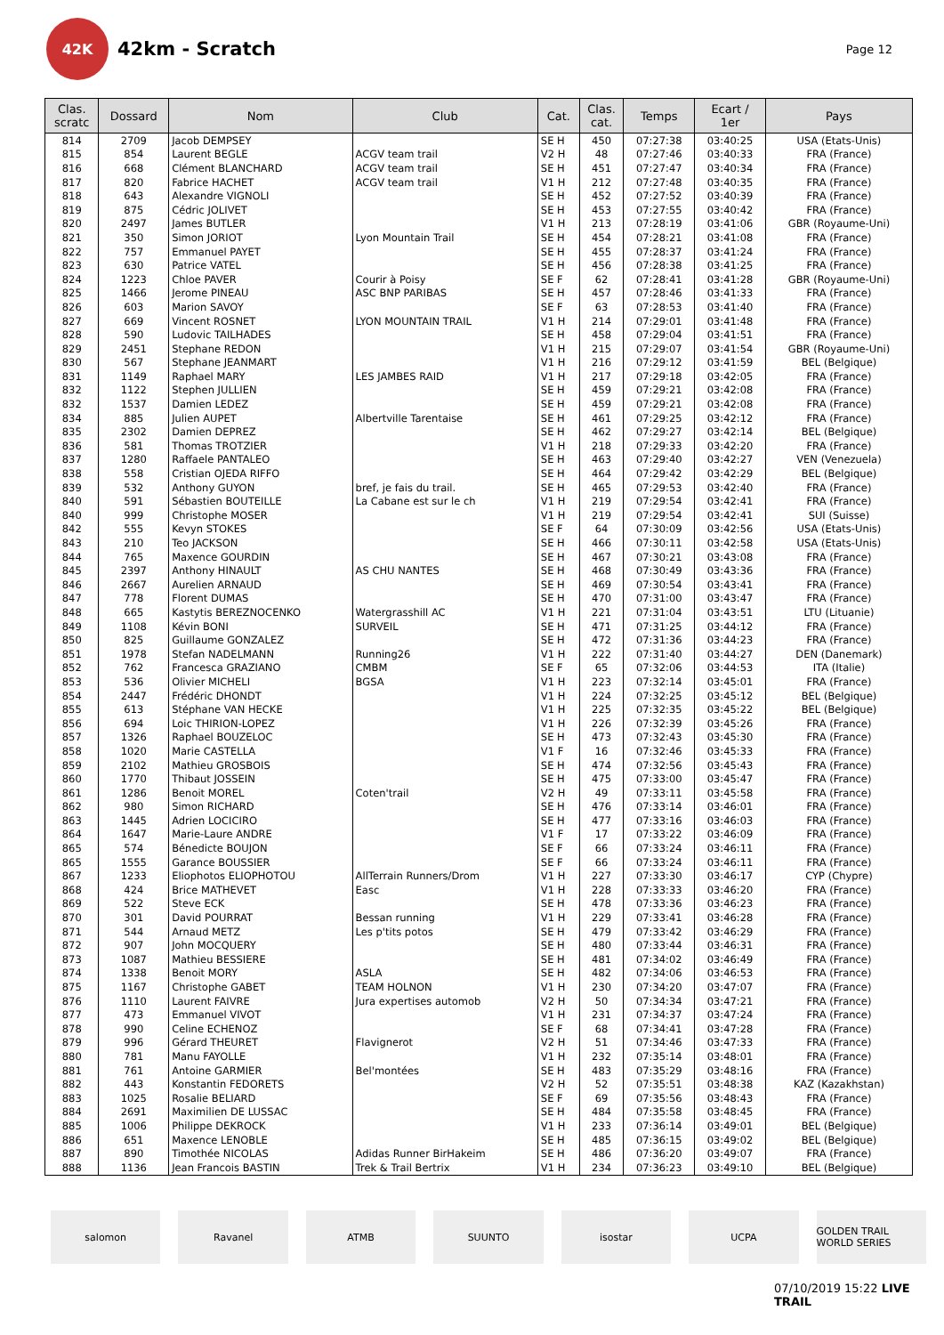42K
42km - Scratch
Page 12
| Clas. scratc | Dossard | Nom | Club | Cat. | Clas. cat. | Temps | Ecart / 1er | Pays |
| --- | --- | --- | --- | --- | --- | --- | --- | --- |
| 814 | 2709 | Jacob DEMPSEY | | SE H | 450 | 07:27:38 | 03:40:25 | USA (Etats-Unis) |
| 815 | 854 | Laurent BEGLE | ACGV team trail | V2 H | 48 | 07:27:46 | 03:40:33 | FRA (France) |
| 816 | 668 | Clément BLANCHARD | ACGV team trail | SE H | 451 | 07:27:47 | 03:40:34 | FRA (France) |
| 817 | 820 | Fabrice HACHET | ACGV team trail | V1 H | 212 | 07:27:48 | 03:40:35 | FRA (France) |
| 818 | 643 | Alexandre VIGNOLI | | SE H | 452 | 07:27:52 | 03:40:39 | FRA (France) |
| 819 | 875 | Cédric JOLIVET | | SE H | 453 | 07:27:55 | 03:40:42 | FRA (France) |
| 820 | 2497 | James BUTLER | | V1 H | 213 | 07:28:19 | 03:41:06 | GBR (Royaume-Uni) |
| 821 | 350 | Simon JORIOT | Lyon Mountain Trail | SE H | 454 | 07:28:21 | 03:41:08 | FRA (France) |
| 822 | 757 | Emmanuel PAYET | | SE H | 455 | 07:28:37 | 03:41:24 | FRA (France) |
| 823 | 630 | Patrice VATEL | | SE H | 456 | 07:28:38 | 03:41:25 | FRA (France) |
| 824 | 1223 | Chloe PAVER | Courir à Poisy | SE F | 62 | 07:28:41 | 03:41:28 | GBR (Royaume-Uni) |
| 825 | 1466 | Jerome PINEAU | ASC BNP PARIBAS | SE H | 457 | 07:28:46 | 03:41:33 | FRA (France) |
| 826 | 603 | Marion SAVOY | | SE F | 63 | 07:28:53 | 03:41:40 | FRA (France) |
| 827 | 669 | Vincent ROSNET | LYON MOUNTAIN TRAIL | V1 H | 214 | 07:29:01 | 03:41:48 | FRA (France) |
| 828 | 590 | Ludovic TAILHADES | | SE H | 458 | 07:29:04 | 03:41:51 | FRA (France) |
| 829 | 2451 | Stephane REDON | | V1 H | 215 | 07:29:07 | 03:41:54 | GBR (Royaume-Uni) |
| 830 | 567 | Stephane JEANMART | | V1 H | 216 | 07:29:12 | 03:41:59 | BEL (Belgique) |
| 831 | 1149 | Raphael MARY | LES JAMBES RAID | V1 H | 217 | 07:29:18 | 03:42:05 | FRA (France) |
| 832 | 1122 | Stephen JULLIEN | | SE H | 459 | 07:29:21 | 03:42:08 | FRA (France) |
| 832 | 1537 | Damien LEDEZ | | SE H | 459 | 07:29:21 | 03:42:08 | FRA (France) |
| 834 | 885 | Julien AUPET | Albertville Tarentaise | SE H | 461 | 07:29:25 | 03:42:12 | FRA (France) |
| 835 | 2302 | Damien DEPREZ | | SE H | 462 | 07:29:27 | 03:42:14 | BEL (Belgique) |
| 836 | 581 | Thomas TROTZIER | | V1 H | 218 | 07:29:33 | 03:42:20 | FRA (France) |
| 837 | 1280 | Raffaele PANTALEO | | SE H | 463 | 07:29:40 | 03:42:27 | VEN (Venezuela) |
| 838 | 558 | Cristian OJEDA RIFFO | | SE H | 464 | 07:29:42 | 03:42:29 | BEL (Belgique) |
| 839 | 532 | Anthony GUYON | bref, je fais du trail. | SE H | 465 | 07:29:53 | 03:42:40 | FRA (France) |
| 840 | 591 | Sébastien BOUTEILLE | La Cabane est sur le ch | V1 H | 219 | 07:29:54 | 03:42:41 | FRA (France) |
| 840 | 999 | Christophe MOSER | | V1 H | 219 | 07:29:54 | 03:42:41 | SUI (Suisse) |
| 842 | 555 | Kevyn STOKES | | SE F | 64 | 07:30:09 | 03:42:56 | USA (Etats-Unis) |
| 843 | 210 | Teo JACKSON | | SE H | 466 | 07:30:11 | 03:42:58 | USA (Etats-Unis) |
| 844 | 765 | Maxence GOURDIN | | SE H | 467 | 07:30:21 | 03:43:08 | FRA (France) |
| 845 | 2397 | Anthony HINAULT | AS CHU NANTES | SE H | 468 | 07:30:49 | 03:43:36 | FRA (France) |
| 846 | 2667 | Aurelien ARNAUD | | SE H | 469 | 07:30:54 | 03:43:41 | FRA (France) |
| 847 | 778 | Florent DUMAS | | SE H | 470 | 07:31:00 | 03:43:47 | FRA (France) |
| 848 | 665 | Kastytis BEREZNOCENKO | Watergrasshill AC | V1 H | 221 | 07:31:04 | 03:43:51 | LTU (Lituanie) |
| 849 | 1108 | Kévin BONI | SURVEIL | SE H | 471 | 07:31:25 | 03:44:12 | FRA (France) |
| 850 | 825 | Guillaume GONZALEZ | | SE H | 472 | 07:31:36 | 03:44:23 | FRA (France) |
| 851 | 1978 | Stefan NADELMANN | Running26 | V1 H | 222 | 07:31:40 | 03:44:27 | DEN (Danemark) |
| 852 | 762 | Francesca GRAZIANO | CMBM | SE F | 65 | 07:32:06 | 03:44:53 | ITA (Italie) |
| 853 | 536 | Olivier MICHELI | BGSA | V1 H | 223 | 07:32:14 | 03:45:01 | FRA (France) |
| 854 | 2447 | Frédéric DHONDT | | V1 H | 224 | 07:32:25 | 03:45:12 | BEL (Belgique) |
| 855 | 613 | Stéphane VAN HECKE | | V1 H | 225 | 07:32:35 | 03:45:22 | BEL (Belgique) |
| 856 | 694 | Loic THIRION-LOPEZ | | V1 H | 226 | 07:32:39 | 03:45:26 | FRA (France) |
| 857 | 1326 | Raphael BOUZELOC | | SE H | 473 | 07:32:43 | 03:45:30 | FRA (France) |
| 858 | 1020 | Marie CASTELLA | | V1 F | 16 | 07:32:46 | 03:45:33 | FRA (France) |
| 859 | 2102 | Mathieu GROSBOIS | | SE H | 474 | 07:32:56 | 03:45:43 | FRA (France) |
| 860 | 1770 | Thibaut JOSSEIN | | SE H | 475 | 07:33:00 | 03:45:47 | FRA (France) |
| 861 | 1286 | Benoit MOREL | Coten'trail | V2 H | 49 | 07:33:11 | 03:45:58 | FRA (France) |
| 862 | 980 | Simon RICHARD | | SE H | 476 | 07:33:14 | 03:46:01 | FRA (France) |
| 863 | 1445 | Adrien LOCICIRO | | SE H | 477 | 07:33:16 | 03:46:03 | FRA (France) |
| 864 | 1647 | Marie-Laure ANDRE | | V1 F | 17 | 07:33:22 | 03:46:09 | FRA (France) |
| 865 | 574 | Bénedicte BOUJON | | SE F | 66 | 07:33:24 | 03:46:11 | FRA (France) |
| 865 | 1555 | Garance BOUSSIER | | SE F | 66 | 07:33:24 | 03:46:11 | FRA (France) |
| 867 | 1233 | Eliophotos ELIOPHOTOU | AllTerrain Runners/Drom | V1 H | 227 | 07:33:30 | 03:46:17 | CYP (Chypre) |
| 868 | 424 | Brice MATHEVET | Easc | V1 H | 228 | 07:33:33 | 03:46:20 | FRA (France) |
| 869 | 522 | Steve ECK | | SE H | 478 | 07:33:36 | 03:46:23 | FRA (France) |
| 870 | 301 | David POURRAT | Bessan running | V1 H | 229 | 07:33:41 | 03:46:28 | FRA (France) |
| 871 | 544 | Arnaud METZ | Les p'tits potos | SE H | 479 | 07:33:42 | 03:46:29 | FRA (France) |
| 872 | 907 | John MOCQUERY | | SE H | 480 | 07:33:44 | 03:46:31 | FRA (France) |
| 873 | 1087 | Mathieu BESSIERE | | SE H | 481 | 07:34:02 | 03:46:49 | FRA (France) |
| 874 | 1338 | Benoit MORY | ASLA | SE H | 482 | 07:34:06 | 03:46:53 | FRA (France) |
| 875 | 1167 | Christophe GABET | TEAM HOLNON | V1 H | 230 | 07:34:20 | 03:47:07 | FRA (France) |
| 876 | 1110 | Laurent FAIVRE | Jura expertises automob | V2 H | 50 | 07:34:34 | 03:47:21 | FRA (France) |
| 877 | 473 | Emmanuel VIVOT | | V1 H | 231 | 07:34:37 | 03:47:24 | FRA (France) |
| 878 | 990 | Celine ECHENOZ | | SE F | 68 | 07:34:41 | 03:47:28 | FRA (France) |
| 879 | 996 | Gérard THEURET | Flavignerot | V2 H | 51 | 07:34:46 | 03:47:33 | FRA (France) |
| 880 | 781 | Manu FAYOLLE | | V1 H | 232 | 07:35:14 | 03:48:01 | FRA (France) |
| 881 | 761 | Antoine GARMIER | Bel'montées | SE H | 483 | 07:35:29 | 03:48:16 | FRA (France) |
| 882 | 443 | Konstantin FEDORETS | | V2 H | 52 | 07:35:51 | 03:48:38 | KAZ (Kazakhstan) |
| 883 | 1025 | Rosalie BELIARD | | SE F | 69 | 07:35:56 | 03:48:43 | FRA (France) |
| 884 | 2691 | Maximilien DE LUSSAC | | SE H | 484 | 07:35:58 | 03:48:45 | FRA (France) |
| 885 | 1006 | Philippe DEKROCK | | V1 H | 233 | 07:36:14 | 03:49:01 | BEL (Belgique) |
| 886 | 651 | Maxence LENOBLE | | SE H | 485 | 07:36:15 | 03:49:02 | BEL (Belgique) |
| 887 | 890 | Timothée NICOLAS | Adidas Runner BirHakeim | SE H | 486 | 07:36:20 | 03:49:07 | FRA (France) |
| 888 | 1136 | Jean Francois BASTIN | Trek & Trail Bertrix | V1 H | 234 | 07:36:23 | 03:49:10 | BEL (Belgique) |
salomon Ravanel ATMB SUUNTO isostar UCPA GOLDEN TRAIL WORLD SERIES
07/10/2019 15:22 LIVE TRAIL